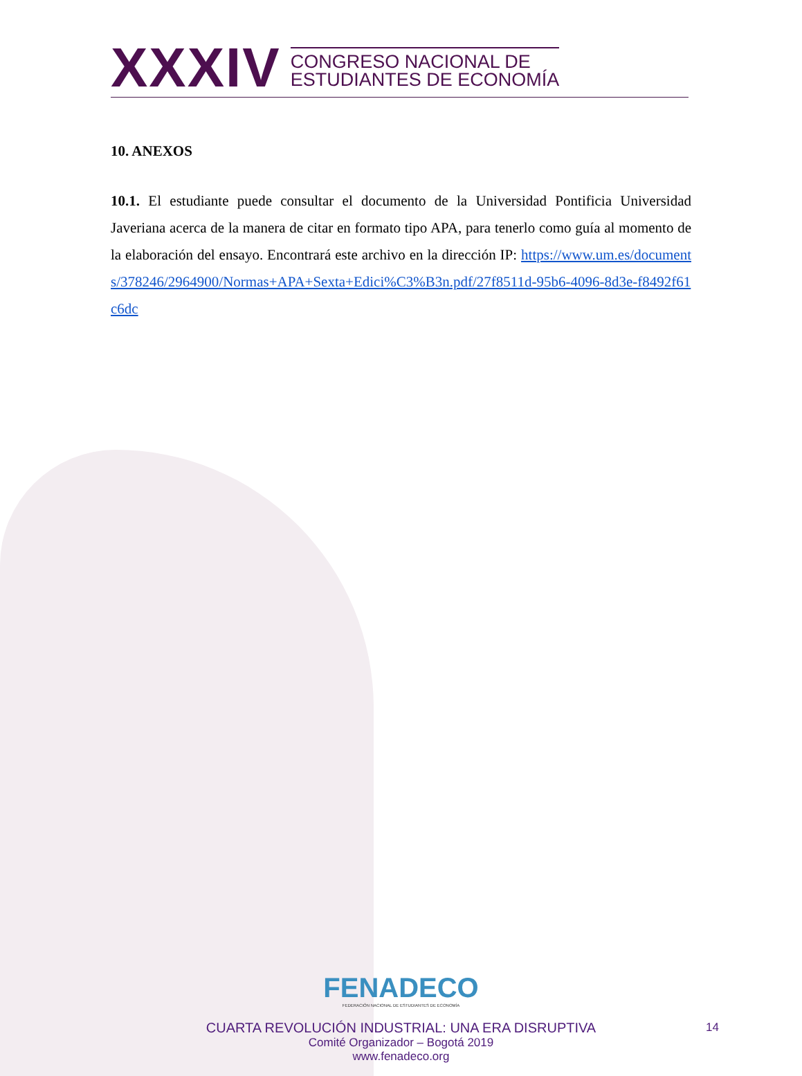XXXIV
CONGRESO NACIONAL DE
ESTUDIANTES DE ECONOMÍA
10. ANEXOS
10.1. El estudiante puede consultar el documento de la Universidad Pontificia Universidad Javeriana acerca de la manera de citar en formato tipo APA, para tenerlo como guía al momento de la elaboración del ensayo. Encontrará este archivo en la dirección IP: https://www.um.es/documents/378246/2964900/Normas+APA+Sexta+Edici%C3%B3n.pdf/27f8511d-95b6-4096-8d3e-f8492f61c6dc
FENADECO
FEDERACIÓN NACIONAL DE ESTUDIANTES DE ECONOMÍA
CUARTA REVOLUCIÓN INDUSTRIAL: UNA ERA DISRUPTIVA
Comité Organizador – Bogotá 2019
www.fenadeco.org
14